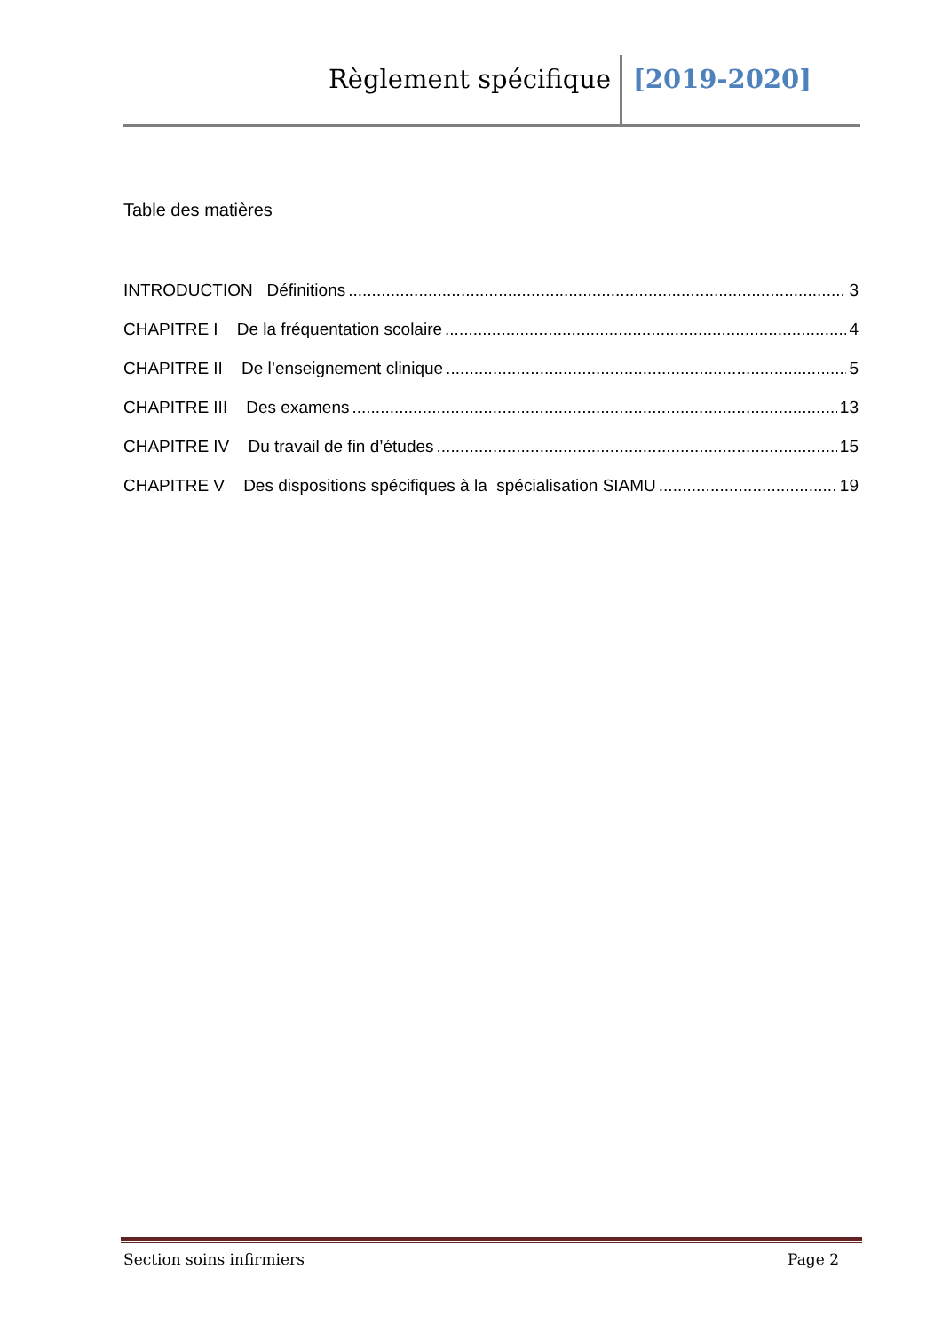Règlement spécifique [2019-2020]
Table des matières
INTRODUCTION Définitions 3
CHAPITRE I De la fréquentation scolaire 4
CHAPITRE II De l’enseignement clinique 5
CHAPITRE III Des examens 13
CHAPITRE IV Du travail de fin d’études 15
CHAPITRE V Des dispositions spécifiques à la spécialisation SIAMU 19
Section soins infirmiers Page 2